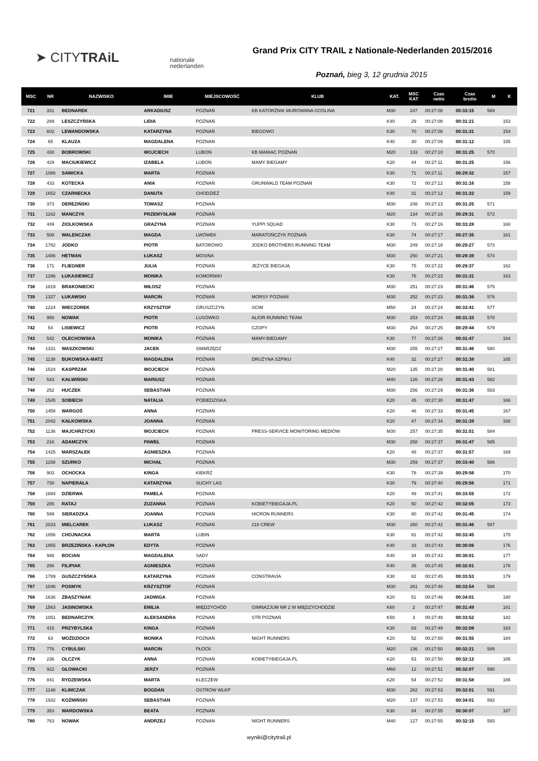➤ CITYTRAiL
nationale
nederlanden
Grand Prix CITY TRAIL z Nationale-Nederlanden 2015/2016
Poznań, bieg 3, 12 grudnia 2015
| MSC | NR | NAZWISKO | IMIE | MIEJSCOWOŚĆ | KLUB | KAT. | MSC KAT | Czas netto | Czas brutto | M | K |
| --- | --- | --- | --- | --- | --- | --- | --- | --- | --- | --- | --- |
| 721 | 331 | BEDNAREK | ARKADIUSZ | POZNAŃ | KB KATORŻNIK MUROWANA GOŚLINA | M30 | 247 | 00:27:08 | 00:33:15 | 569 | |
| 722 | 289 | LESZCZYŃSKA | LIDIA | POZNAŃ | | K40 | 29 | 00:27:08 | 00:31:21 | | 153 |
| 723 | 602 | LEWANDOWSKA | KATARZYNA | POZNAŃ | BIEGOWO | K30 | 70 | 00:27:08 | 00:31:31 | | 154 |
| 724 | 65 | KLAUZA | MAGDALENA | POZNAN | | K40 | 30 | 00:27:09 | 00:31:12 | | 155 |
| 725 | 430 | BOBROWSKI | WOJCIECH | LUBOŃ | KB MANIAC POZNAŃ | M20 | 133 | 00:27:10 | 00:31:25 | 570 | |
| 726 | 429 | MACIUKIEWICZ | IZABELA | LUBOŃ | MAMY BIEGAMY | K20 | 44 | 00:27:11 | 00:31:25 | | 156 |
| 727 | 1086 | SAWICKA | MARTA | POZNAŃ | | K30 | 71 | 00:27:11 | 00:29:32 | | 157 |
| 728 | 433 | KOTECKA | ANIA | POZNAŃ | GRUNWALD TEAM POZNAŃ | K30 | 72 | 00:27:12 | 00:31:16 | | 158 |
| 729 | 1652 | CZARNECKA | DANUTA | CHODZIEŻ | | K40 | 31 | 00:27:12 | 00:31:22 | | 159 |
| 730 | 373 | DEREZIŃSKI | TOMASZ | POZNAŃ | | M30 | 248 | 00:27:13 | 00:31:25 | 571 | |
| 731 | 1162 | MANCZYK | PRZEMYSŁAW | POZNAŃ | | M20 | 134 | 00:27:16 | 00:29:31 | 572 | |
| 732 | 449 | ZIOLKOWSKA | GRAZYNA | POZNAN | YUPPI SQUAD | K30 | 73 | 00:27:16 | 00:33:28 | | 160 |
| 733 | 508 | WALENCZAK | MAGDA | LWÓWEK | MARATOŃCZYK POZNAŃ | K30 | 74 | 00:27:17 | 00:27:35 | | 161 |
| 734 | 1782 | JODKO | PIOTR | BATOROWO | JODKO BROTHERS RUNNING TEAM | M30 | 249 | 00:27:18 | 00:29:27 | 573 | |
| 735 | 1486 | HETMAN | ŁUKASZ | MOSINA | | M30 | 250 | 00:27:21 | 00:29:39 | 574 | |
| 736 | 171 | FLIEGNER | JULIA | POZNAŃ | JEŻYCE BIEGAJĄ | K30 | 75 | 00:27:22 | 00:29:37 | | 162 |
| 737 | 1296 | ŁUKASIEWICZ | MONIKA | KOMORNIKI | | K30 | 76 | 00:27:23 | 00:31:31 | | 163 |
| 738 | 1819 | BRAKONIECKI | MIŁOSZ | POZNAŃ | | M30 | 251 | 00:27:23 | 00:31:46 | 575 | |
| 739 | 1327 | ŁUKAWSKI | MARCIN | POZNAŃ | MORSY POZNAŃ | M30 | 252 | 00:27:23 | 00:31:36 | 576 | |
| 740 | 1224 | WIECZOREK | KRZYSZTOF | GRUSZCZYN | SCIM | M50 | 24 | 00:27:24 | 00:33:41 | 577 | |
| 741 | 958 | NOWAK | PIOTR | LUSÓWKO | ALIOR RUNNING TEAM | M30 | 253 | 00:27:24 | 00:31:33 | 578 | |
| 742 | 54 | LISIEWICZ | PIOTR | POZNAŃ | CZOPY | M30 | 254 | 00:27:25 | 00:29:44 | 579 | |
| 743 | 542 | OLECHOWSKA | MONIKA | POZNAŃ | MAMY-BIEGAMY | K30 | 77 | 00:27:26 | 00:31:47 | | 164 |
| 744 | 1331 | WASZKOWSKI | JACEK | SWARZĘDZ | | M30 | 255 | 00:27:27 | 00:31:46 | 580 | |
| 745 | 1138 | BUKOWSKA-MATZ | MAGDALENA | POZNAŃ | DRUŻYNA SZPIKU | K40 | 32 | 00:27:27 | 00:31:38 | | 165 |
| 746 | 1524 | KASPRZAK | WOJCIECH | POZNAŃ | | M20 | 135 | 00:27:28 | 00:31:40 | 581 | |
| 747 | 543 | KAŁWIŃSKI | MARIUSZ | POZNAŃ | | M40 | 126 | 00:27:28 | 00:31:43 | 582 | |
| 748 | 252 | HUCZEK | SEBASTIAN | POZNAŃ | | M30 | 256 | 00:27:29 | 00:31:36 | 583 | |
| 749 | 1545 | SOBIECH | NATALIA | POBIEDZISKA | | K20 | 45 | 00:27:30 | 00:31:47 | | 166 |
| 750 | 1458 | WARGOŚ | ANNA | POZNAŃ | | K20 | 46 | 00:27:33 | 00:31:45 | | 167 |
| 751 | 2042 | KAŁKOWSKA | JOANNA | POZNAŃ | | K20 | 47 | 00:27:34 | 00:31:39 | | 168 |
| 752 | 1136 | MAJCHRZYCKI | WOJCIECH | POZNAŃ | PRESS-SERVICE MONITORING MEDIÓW | M30 | 257 | 00:27:35 | 00:31:51 | 584 | |
| 753 | 216 | ADAMCZYK | PAWEŁ | POZNAŃ | | M30 | 258 | 00:27:37 | 00:31:47 | 585 | |
| 754 | 1425 | MARSZAŁEK | AGNIESZKA | POZNAŃ | | K20 | 48 | 00:27:37 | 00:31:57 | | 169 |
| 755 | 1158 | SZURKO | MICHAŁ | POZNAŃ | | M30 | 259 | 00:27:37 | 00:33:40 | 586 | |
| 756 | 903 | OCHOCKA | KINGA | KIEKRZ | | K30 | 78 | 00:27:39 | 00:29:56 | | 170 |
| 757 | 730 | NAPIERAŁA | KATARZYNA | SUCHY LAS | | K30 | 79 | 00:27:40 | 00:29:56 | | 171 |
| 758 | 1884 | DZIERWA | PAMELA | POZNAŃ | | K20 | 49 | 00:27:41 | 00:33:55 | | 172 |
| 759 | 285 | RATAJ | ZUZANNA | POZNAŃ | KOBIETYBIEGAJA.PL | K20 | 50 | 00:27:42 | 00:32:05 | | 173 |
| 760 | 599 | SIERADZKA | JOANNA | POZNAŃ | HICRON RUNNERS | K30 | 80 | 00:27:42 | 00:31:45 | | 174 |
| 761 | 2033 | MIELCAREK | ŁUKASZ | POZNAŃ | 218 CREW | M30 | 260 | 00:27:42 | 00:31:46 | 587 | |
| 762 | 1856 | CHOJNACKA | MARTA | LUBIN | | K30 | 81 | 00:27:42 | 00:33:45 | | 175 |
| 763 | 1855 | BRZEZIŃSKA - KAPŁON | EDYTA | POZNAŃ | | K40 | 33 | 00:27:43 | 00:30:06 | | 176 |
| 764 | 948 | BOCIAN | MAGDALENA | SADY | | K40 | 34 | 00:27:43 | 00:30:01 | | 177 |
| 765 | 266 | FILIPIAK | AGNIESZKA | POZNAŃ | | K40 | 35 | 00:27:45 | 00:32:01 | | 178 |
| 766 | 1789 | GUSZCZYŃSKA | KATARZYNA | POZNAŃ | CONSTRAVIA | K30 | 82 | 00:27:45 | 00:33:53 | | 179 |
| 767 | 1046 | POSMYK | KRZYSZTOF | POZNAŃ | | M30 | 261 | 00:27:46 | 00:33:54 | 588 | |
| 768 | 1636 | ZBĄSZYNIAK | JADWIGA | POZNAŃ | | K20 | 51 | 00:27:46 | 00:34:01 | | 180 |
| 769 | 1563 | JASINOWSKA | EMILIA | MIĘDZYCHÓD | GIMNAZJUM NR 2 W MIĘDZYCHODZIE | K60 | 2 | 00:27:47 | 00:31:49 | | 181 |
| 770 | 1051 | BEDNARCZYK | ALEKSANDRA | POZNAŃ | STR POZNAŃ | K50 | 3 | 00:27:48 | 00:33:52 | | 182 |
| 771 | 415 | PRZYBYLSKA | KINGA | POZNAŃ | | K30 | 83 | 00:27:49 | 00:32:08 | | 183 |
| 772 | 63 | MOŹDZIOCH | MONIKA | POZNAŃ | NIGHT RUNNERS | K20 | 52 | 00:27:50 | 00:31:55 | | 184 |
| 773 | 776 | CYBULSKI | MARCIN | PŁOCK | | M20 | 136 | 00:27:50 | 00:32:21 | 589 | |
| 774 | 236 | OLCZYK | ANNA | POZNAŃ | KOBIETYBIEGAJA.PL | K20 | 53 | 00:27:50 | 00:32:12 | | 185 |
| 775 | 922 | GŁOWACKI | JERZY | POZNAŃ | | M60 | 12 | 00:27:51 | 00:32:07 | 590 | |
| 776 | 841 | RYDZEWSKA | MARTA | KLECZEW | | K20 | 54 | 00:27:52 | 00:31:58 | | 186 |
| 777 | 1148 | KLIMCZAK | BOGDAN | OSTROW WLKP | | M30 | 262 | 00:27:53 | 00:32:01 | 591 | |
| 778 | 1932 | KOŹMIŃSKI | SEBASTIAN | POZNAŃ | | M20 | 137 | 00:27:53 | 00:34:01 | 592 | |
| 779 | 353 | WARDOWSKA | BEATA | POZNAŃ | | K30 | 84 | 00:27:55 | 00:30:07 | | 187 |
| 780 | 763 | NOWAK | ANDRZEJ | POZNAN | NIGHT RUNNERS | M40 | 127 | 00:27:55 | 00:32:15 | 593 | |
wyniki@citytrail.pl